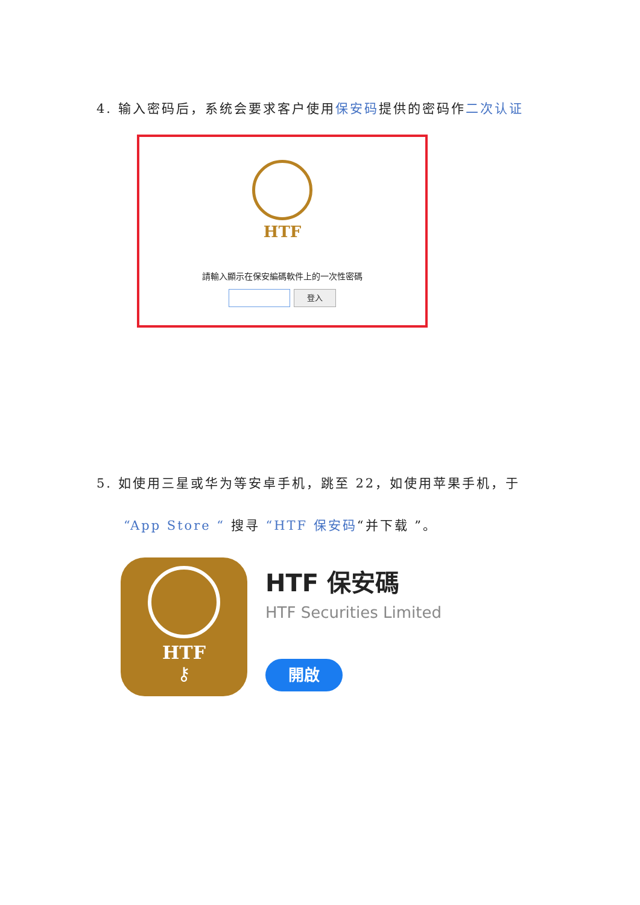4. 输入密码后，系统会要求客户使用保安码提供的密码作二次认证
HTF
請輸入顯示在保安編碼軟件上的一次性密碼
登入
5. 如使用三星或华为等安卓手机，跳至 22，如使用苹果手机，于
“App Store “ 搜寻 “HTF 保安码“并下载 ”。
HTF
⚷
HTF 保安碼
HTF Securities Limited
開啟